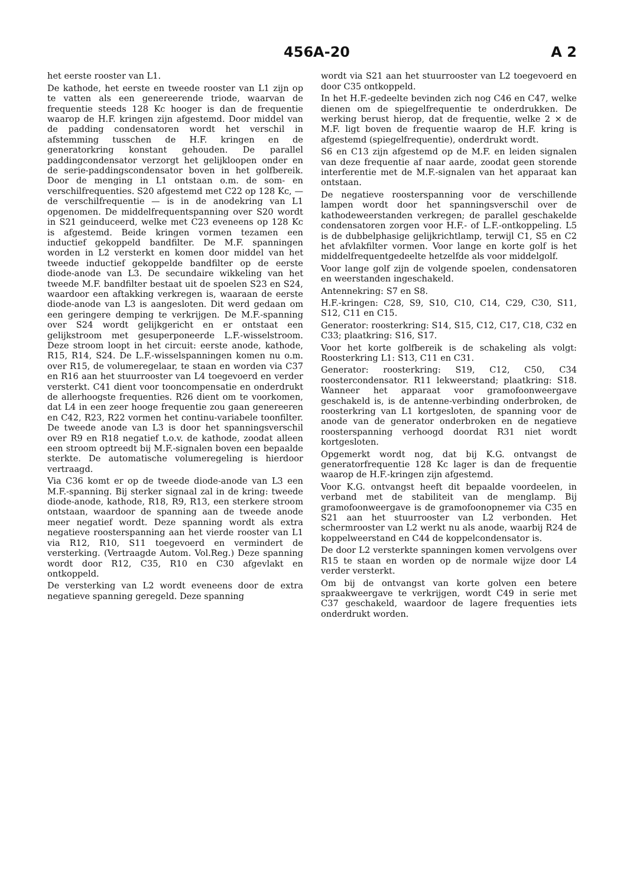456A-20 A 2
het eerste rooster van L1.
De kathode, het eerste en tweede rooster van L1 zijn op te vatten als een genereerende triode, waarvan de frequentie steeds 128 Kc hooger is dan de frequentie waarop de H.F. kringen zijn afgestemd. Door middel van de padding condensatoren wordt het verschil in afstemming tusschen de H.F. kringen en de generatorkring konstant gehouden. De parallel paddingcondensator verzorgt het gelijkloopen onder en de serie-paddingscondensator boven in het golfbereik. Door de menging in L1 ontstaan o.m. de som- en verschilfrequenties. S20 afgestemd met C22 op 128 Kc, — de verschilfrequentie — is in de anodekring van L1 opgenomen. De middelfrequentspanning over S20 wordt in S21 geinduceerd, welke met C23 eveneens op 128 Kc is afgestemd. Beide kringen vormen tezamen een inductief gekoppeld bandfilter. De M.F. spanningen worden in L2 versterkt en komen door middel van het tweede inductief gekoppelde bandfilter op de eerste diode-anode van L3. De secundaire wikkeling van het tweede M.F. bandfilter bestaat uit de spoelen S23 en S24, waardoor een aftakking verkregen is, waaraan de eerste diode-anode van L3 is aangesloten. Dit werd gedaan om een geringere demping te verkrijgen. De M.F.-spanning over S24 wordt gelijkgericht en er ontstaat een gelijkstroom met gesuperponeerde L.F.-wisselstroom. Deze stroom loopt in het circuit: eerste anode, kathode, R15, R14, S24. De L.F.-wisselspanningen komen nu o.m. over R15, de volumeregelaar, te staan en worden via C37 en R16 aan het stuurrooster van L4 toegevoerd en verder versterkt. C41 dient voor tooncompensatie en onderdrukt de allerhoogste frequenties. R26 dient om te voorkomen, dat L4 in een zeer hooge frequentie zou gaan genereeren en C42, R23, R22 vormen het continu-variabele toonfilter. De tweede anode van L3 is door het spanningsverschil over R9 en R18 negatief t.o.v. de kathode, zoodat alleen een stroom optreedt bij M.F.-signalen boven een bepaalde sterkte. De automatische volumeregeling is hierdoor vertraagd.
Via C36 komt er op de tweede diode-anode van L3 een M.F.-spanning. Bij sterker signaal zal in de kring: tweede diode-anode, kathode, R18, R9, R13, een sterkere stroom ontstaan, waardoor de spanning aan de tweede anode meer negatief wordt. Deze spanning wordt als extra negatieve roosterspanning aan het vierde rooster van L1 via R12, R10, S11 toegevoerd en vermindert de versterking. (Vertraagde Autom. Vol.Reg.) Deze spanning wordt door R12, C35, R10 en C30 afgevlakt en ontkoppeld.
De versterking van L2 wordt eveneens door de extra negatieve spanning geregeld. Deze spanning
wordt via S21 aan het stuurrooster van L2 toegevoerd en door C35 ontkoppeld.
In het H.F.-gedeelte bevinden zich nog C46 en C47, welke dienen om de spiegelfrequentie te onderdrukken. De werking berust hierop, dat de frequentie, welke 2 × de M.F. ligt boven de frequentie waarop de H.F. kring is afgestemd (spiegelfrequentie), onderdrukt wordt.
S6 en C13 zijn afgestemd op de M.F. en leiden signalen van deze frequentie af naar aarde, zoodat geen storende interferentie met de M.F.-signalen van het apparaat kan ontstaan.
De negatieve roosterspanning voor de verschillende lampen wordt door het spanningsverschil over de kathodeweerstanden verkregen; de parallel geschakelde condensatoren zorgen voor H.F.- of L.F.-ontkoppeling. L5 is de dubbelphasige gelijkrichtlamp, terwijl C1, S5 en C2 het afvlakfilter vormen. Voor lange en korte golf is het middelfrequentgedeelte hetzelfde als voor middelgolf.
Voor lange golf zijn de volgende spoelen, condensatoren en weerstanden ingeschakeld.
Antennekring: S7 en S8.
H.F.-kringen: C28, S9, S10, C10, C14, C29, C30, S11, S12, C11 en C15.
Generator: roosterkring: S14, S15, C12, C17, C18, C32 en C33; plaatkring: S16, S17.
Voor het korte golfbereik is de schakeling als volgt: Roosterkring L1: S13, C11 en C31.
Generator: roosterkring: S19, C12, C50, C34 roostercondensator. R11 lekweerstand; plaatkring: S18. Wanneer het apparaat voor gramofoonweergave geschakeld is, is de antenne-verbinding onderbroken, de roosterkring van L1 kortgesloten, de spanning voor de anode van de generator onderbroken en de negatieve roosterspanning verhoogd doordat R31 niet wordt kortgesloten.
Opgemerkt wordt nog, dat bij K.G. ontvangst de generatorfrequentie 128 Kc lager is dan de frequentie waarop de H.F.-kringen zijn afgestemd.
Voor K.G. ontvangst heeft dit bepaalde voordeelen, in verband met de stabiliteit van de menglamp. Bij gramofoonweergave is de gramofoonopnemer via C35 en S21 aan het stuurrooster van L2 verbonden. Het schermrooster van L2 werkt nu als anode, waarbij R24 de koppelweerstand en C44 de koppelcondensator is.
De door L2 versterkte spanningen komen vervolgens over R15 te staan en worden op de normale wijze door L4 verder versterkt.
Om bij de ontvangst van korte golven een betere spraakweergave te verkrijgen, wordt C49 in serie met C37 geschakeld, waardoor de lagere frequenties iets onderdrukt worden.